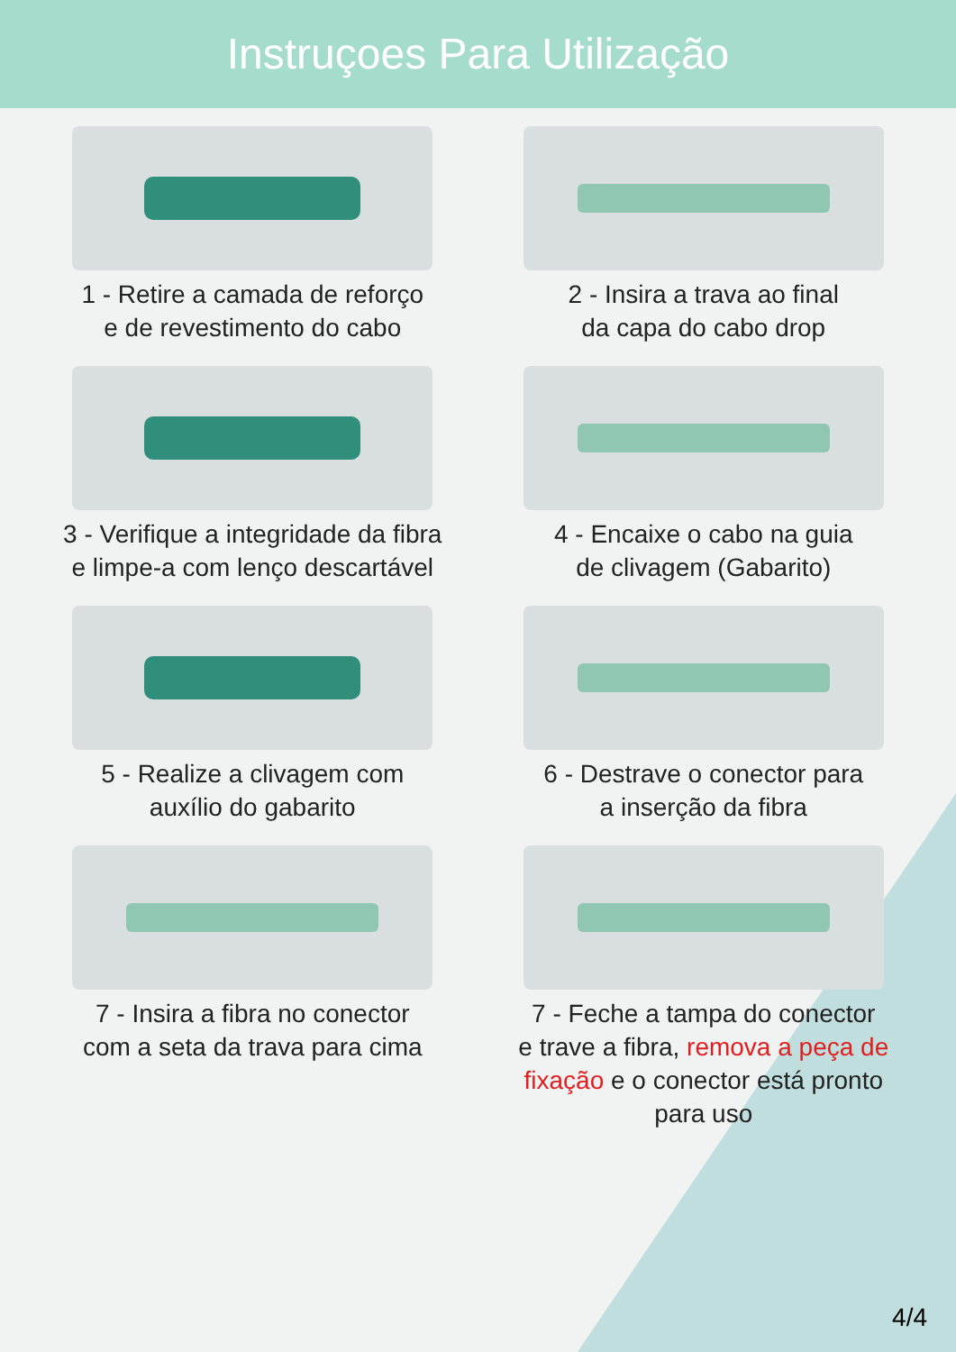Instruçoes Para Utilização
1 - Retire a camada de reforço
e de revestimento do cabo
2 - Insira a trava ao final
da capa do cabo drop
3 - Verifique a integridade da fibra
e limpe-a com lenço descartável
4 - Encaixe o cabo na guia
de clivagem (Gabarito)
5 - Realize a clivagem com
auxílio do gabarito
6 - Destrave o conector para
a inserção da fibra
7 - Insira a fibra no conector
com a seta da trava para cima
7 - Feche a tampa do conector
e trave a fibra, remova a peça de
fixação e o conector está pronto
para uso
4/4